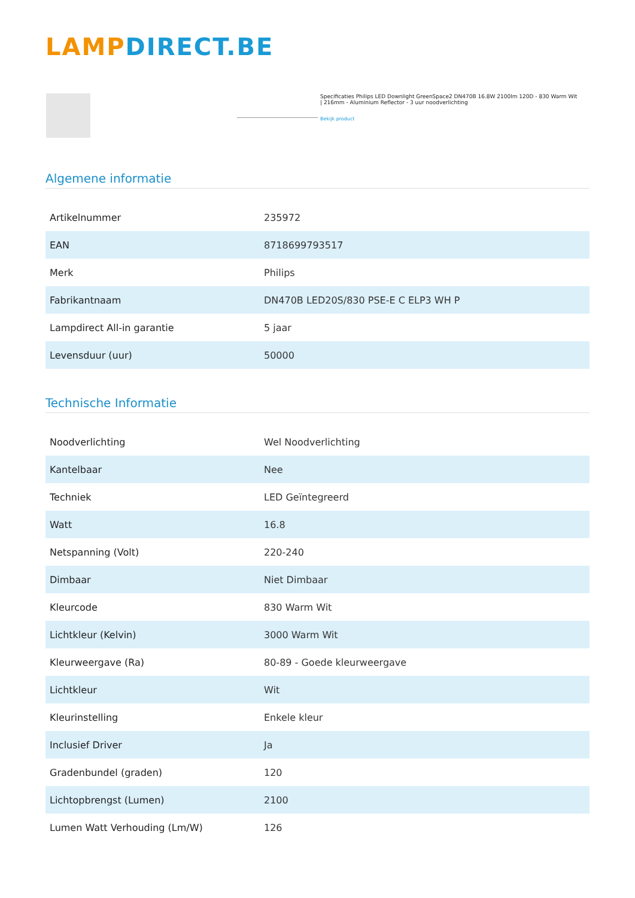LAMP DIRECT.BE
Specificaties Philips LED Downlight GreenSpace2 DN470B 16.8W 2100lm 120D - 830 Warm Wit | 216mm - Aluminium Reflector - 3 uur noodverlichting
Bekijk product
Algemene informatie
| Artikelnummer | 235972 |
| EAN | 8718699793517 |
| Merk | Philips |
| Fabrikantnaam | DN470B LED20S/830 PSE-E C ELP3 WH P |
| Lampdirect All-in garantie | 5 jaar |
| Levensduur (uur) | 50000 |
Technische Informatie
| Noodverlichting | Wel Noodverlichting |
| Kantelbaar | Nee |
| Techniek | LED Geïntegreerd |
| Watt | 16.8 |
| Netspanning (Volt) | 220-240 |
| Dimbaar | Niet Dimbaar |
| Kleurcode | 830 Warm Wit |
| Lichtkleur (Kelvin) | 3000 Warm Wit |
| Kleurweergave (Ra) | 80-89 - Goede kleurweergave |
| Lichtkleur | Wit |
| Kleurinstelling | Enkele kleur |
| Inclusief Driver | Ja |
| Gradenbundel (graden) | 120 |
| Lichtopbrengst (Lumen) | 2100 |
| Lumen Watt Verhouding (Lm/W) | 126 |